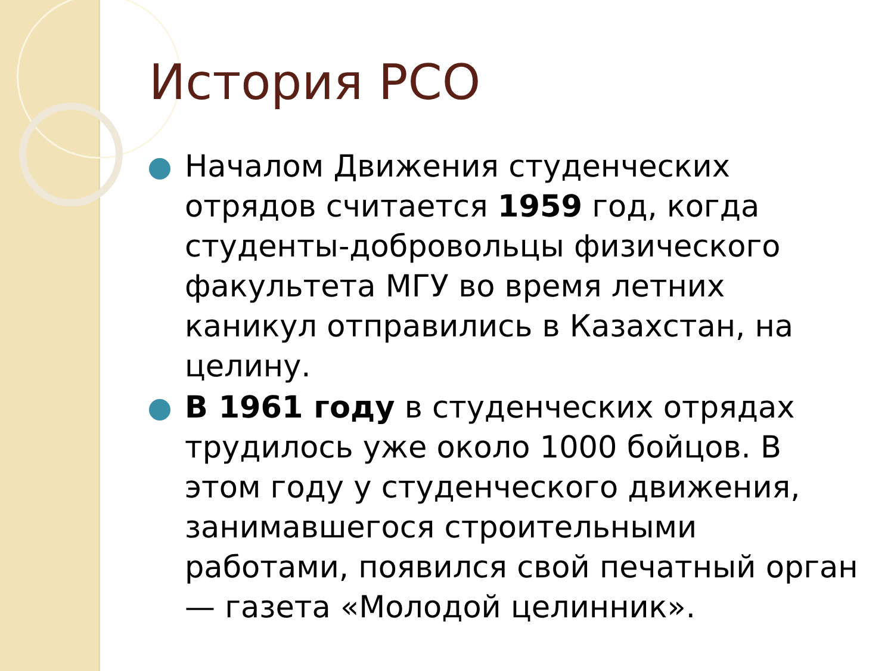История РСО
Началом Движения студенческих отрядов считается 1959 год, когда студенты-добровольцы физического факультета МГУ во время летних каникул отправились в Казахстан, на целину.
В 1961 году в студенческих отрядах трудилось уже около 1000 бойцов. В этом году у студенческого движения, занимавшегося строительными работами, появился свой печатный орган — газета «Молодой целинник».